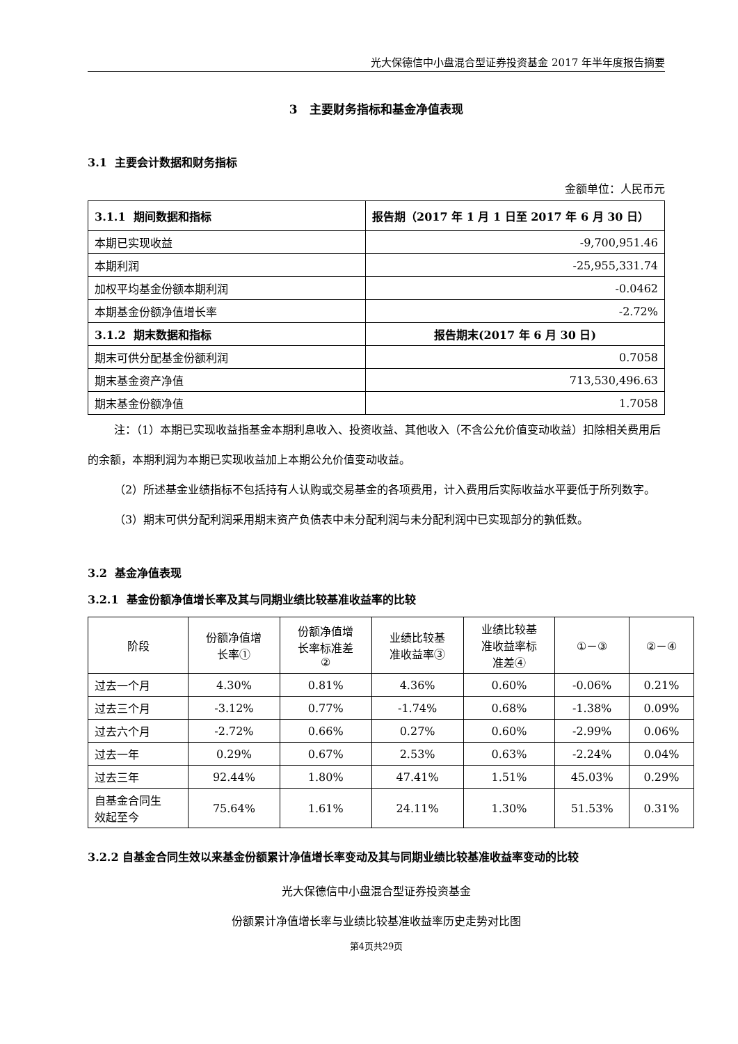光大保德信中小盘混合型证券投资基金 2017 年半年度报告摘要
3 主要财务指标和基金净值表现
3.1 主要会计数据和财务指标
金额单位：人民币元
| 3.1.1 期间数据和指标 | 报告期（2017 年 1 月 1 日至 2017 年 6 月 30 日） |
| --- | --- |
| 本期已实现收益 | -9,700,951.46 |
| 本期利润 | -25,955,331.74 |
| 加权平均基金份额本期利润 | -0.0462 |
| 本期基金份额净值增长率 | -2.72% |
| 3.1.2 期末数据和指标 | 报告期末(2017 年 6 月 30 日) |
| 期末可供分配基金份额利润 | 0.7058 |
| 期末基金资产净值 | 713,530,496.63 |
| 期末基金份额净值 | 1.7058 |
注：（1）本期已实现收益指基金本期利息收入、投资收益、其他收入（不含公允价值变动收益）扣除相关费用后的余额，本期利润为本期已实现收益加上本期公允价值变动收益。
（2）所述基金业绩指标不包括持有人认购或交易基金的各项费用，计入费用后实际收益水平要低于所列数字。
（3）期末可供分配利润采用期末资产负债表中未分配利润与未分配利润中已实现部分的孰低数。
3.2 基金净值表现
3.2.1 基金份额净值增长率及其与同期业绩比较基准收益率的比较
| 阶段 | 份额净值增 长率① | 份额净值增 长率标准差 ② | 业绩比较基 准收益率③ | 业绩比较基 准收益率标 准差④ | ①－③ | ②－④ |
| 过去一个月 | 4.30% | 0.81% | 4.36% | 0.60% | -0.06% | 0.21% |
| 过去三个月 | -3.12% | 0.77% | -1.74% | 0.68% | -1.38% | 0.09% |
| 过去六个月 | -2.72% | 0.66% | 0.27% | 0.60% | -2.99% | 0.06% |
| 过去一年 | 0.29% | 0.67% | 2.53% | 0.63% | -2.24% | 0.04% |
| 过去三年 | 92.44% | 1.80% | 47.41% | 1.51% | 45.03% | 0.29% |
| 自基金合同生 效起至今 | 75.64% | 1.61% | 24.11% | 1.30% | 51.53% | 0.31% |
3.2.2 自基金合同生效以来基金份额累计净值增长率变动及其与同期业绩比较基准收益率变动的比较
光大保德信中小盘混合型证券投资基金
份额累计净值增长率与业绩比较基准收益率历史走势对比图
第4页共29页